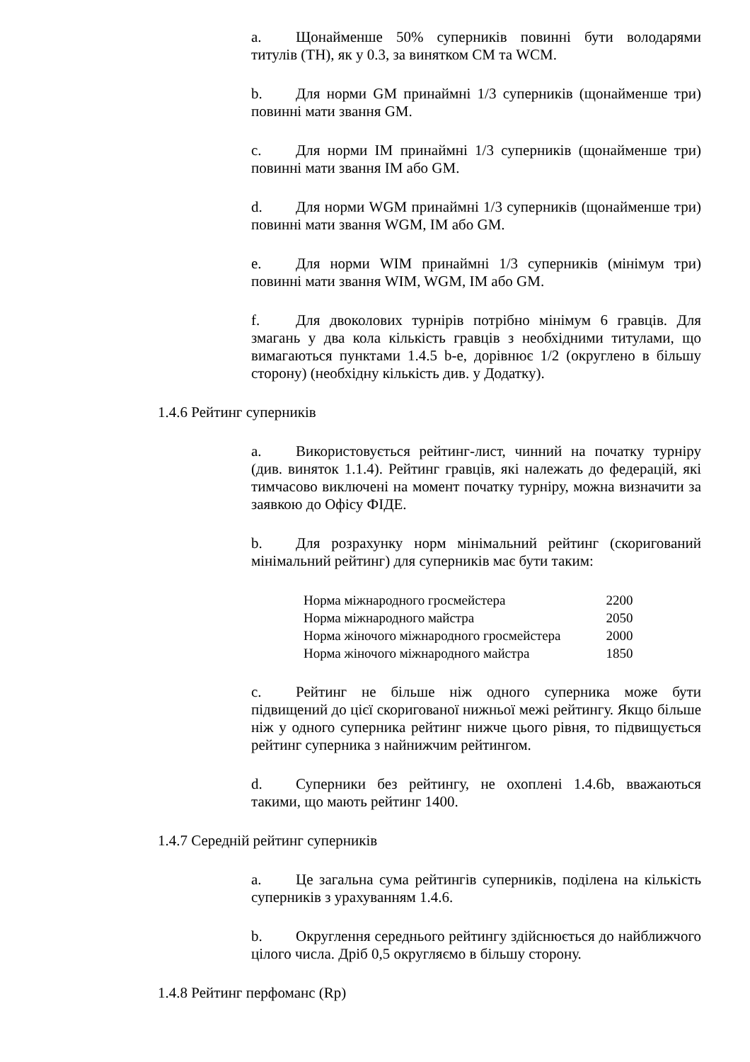a. Щонайменше 50% суперників повинні бути володарями титулів (TH), як у 0.3, за винятком CM та WCM.
b. Для норми GM принаймні 1/3 суперників (щонайменше три) повинні мати звання GM.
c. Для норми IM принаймні 1/3 суперників (щонайменше три) повинні мати звання IM або GM.
d. Для норми WGM принаймні 1/3 суперників (щонайменше три) повинні мати звання WGM, IM або GM.
e. Для норми WIM принаймні 1/3 суперників (мінімум три) повинні мати звання WIM, WGM, IM або GM.
f. Для двоколових турнірів потрібно мінімум 6 гравців. Для змагань у два кола кількість гравців з необхідними титулами, що вимагаються пунктами 1.4.5 b-e, дорівнює 1/2 (округлено в більшу сторону) (необхідну кількість див. у Додатку).
1.4.6 Рейтинг суперників
a. Використовується рейтинг-лист, чинний на початку турніру (див. виняток 1.1.4). Рейтинг гравців, які належать до федерацій, які тимчасово виключені на момент початку турніру, можна визначити за заявкою до Офісу ФІДЕ.
b. Для розрахунку норм мінімальний рейтинг (скоригований мінімальний рейтинг) для суперників має бути таким:
| Норма міжнародного гросмейстера | 2200 |
| Норма міжнародного майстра | 2050 |
| Норма жіночого міжнародного гросмейстера | 2000 |
| Норма жіночого міжнародного майстра | 1850 |
c. Рейтинг не більше ніж одного суперника може бути підвищений до цієї скоригованої нижньої межі рейтингу. Якщо більше ніж у одного суперника рейтинг нижче цього рівня, то підвищується рейтинг суперника з найнижчим рейтингом.
d. Суперники без рейтингу, не охоплені 1.4.6b, вважаються такими, що мають рейтинг 1400.
1.4.7 Середній рейтинг суперників
a. Це загальна сума рейтингів суперників, поділена на кількість суперників з урахуванням 1.4.6.
b. Округлення середнього рейтингу здійснюється до найближчого цілого числа. Дріб 0,5 округляємо в більшу сторону.
1.4.8 Рейтинг перфоманс (Rp)